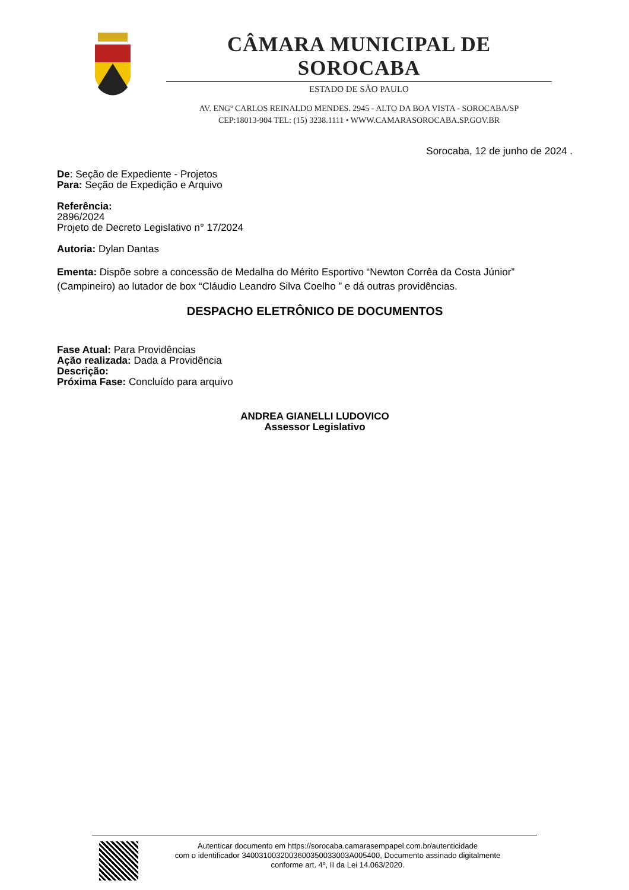CÂMARA MUNICIPAL DE SOROCABA
ESTADO DE SÃO PAULO
AV. ENGº CARLOS REINALDO MENDES. 2945 - ALTO DA BOA VISTA - SOROCABA/SP
CEP:18013-904 TEL: (15) 3238.1111 • WWW.CAMARASOROCABA.SP.GOV.BR
Sorocaba, 12 de junho de 2024 .
De: Seção de Expediente - Projetos
Para: Seção de Expedição e Arquivo
Referência:
2896/2024
Projeto de Decreto Legislativo n° 17/2024
Autoria: Dylan Dantas
Ementa: Dispõe sobre a concessão de Medalha do Mérito Esportivo “Newton Corrêa da Costa Júnior” (Campineiro) ao lutador de box “Cláudio Leandro Silva Coelho ” e dá outras providências.
DESPACHO ELETRÔNICO DE DOCUMENTOS
Fase Atual: Para Providências
Ação realizada: Dada a Providência
Descrição:
Próxima Fase: Concluído para arquivo
ANDREA GIANELLI LUDOVICO
Assessor Legislativo
Autenticar documento em https://sorocaba.camarasempapel.com.br/autenticidade
com o identificador 3400310032003600350033003A005400, Documento assinado digitalmente
conforme art. 4º, II da Lei 14.063/2020.